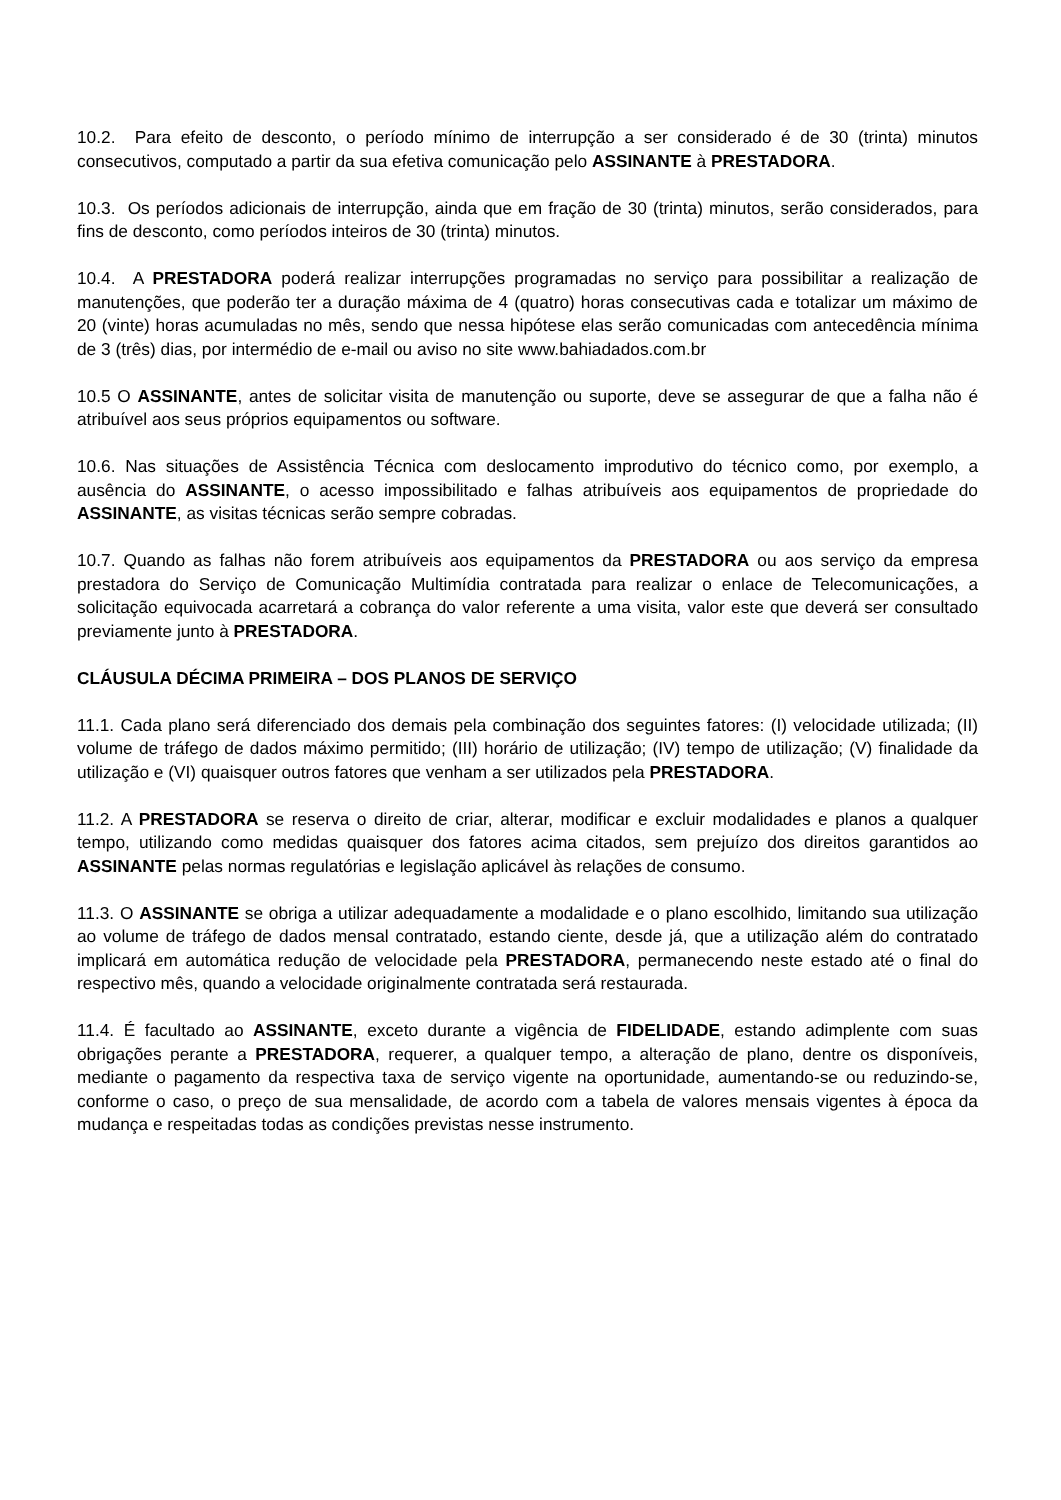10.2. Para efeito de desconto, o período mínimo de interrupção a ser considerado é de 30 (trinta) minutos consecutivos, computado a partir da sua efetiva comunicação pelo ASSINANTE à PRESTADORA.
10.3. Os períodos adicionais de interrupção, ainda que em fração de 30 (trinta) minutos, serão considerados, para fins de desconto, como períodos inteiros de 30 (trinta) minutos.
10.4. A PRESTADORA poderá realizar interrupções programadas no serviço para possibilitar a realização de manutenções, que poderão ter a duração máxima de 4 (quatro) horas consecutivas cada e totalizar um máximo de 20 (vinte) horas acumuladas no mês, sendo que nessa hipótese elas serão comunicadas com antecedência mínima de 3 (três) dias, por intermédio de e-mail ou aviso no site www.bahiadados.com.br
10.5 O ASSINANTE, antes de solicitar visita de manutenção ou suporte, deve se assegurar de que a falha não é atribuível aos seus próprios equipamentos ou software.
10.6. Nas situações de Assistência Técnica com deslocamento improdutivo do técnico como, por exemplo, a ausência do ASSINANTE, o acesso impossibilitado e falhas atribuíveis aos equipamentos de propriedade do ASSINANTE, as visitas técnicas serão sempre cobradas.
10.7. Quando as falhas não forem atribuíveis aos equipamentos da PRESTADORA ou aos serviço da empresa prestadora do Serviço de Comunicação Multimídia contratada para realizar o enlace de Telecomunicações, a solicitação equivocada acarretará a cobrança do valor referente a uma visita, valor este que deverá ser consultado previamente junto à PRESTADORA.
CLÁUSULA DÉCIMA PRIMEIRA – DOS PLANOS DE SERVIÇO
11.1. Cada plano será diferenciado dos demais pela combinação dos seguintes fatores: (I) velocidade utilizada; (II) volume de tráfego de dados máximo permitido; (III) horário de utilização; (IV) tempo de utilização; (V) finalidade da utilização e (VI) quaisquer outros fatores que venham a ser utilizados pela PRESTADORA.
11.2. A PRESTADORA se reserva o direito de criar, alterar, modificar e excluir modalidades e planos a qualquer tempo, utilizando como medidas quaisquer dos fatores acima citados, sem prejuízo dos direitos garantidos ao ASSINANTE pelas normas regulatórias e legislação aplicável às relações de consumo.
11.3. O ASSINANTE se obriga a utilizar adequadamente a modalidade e o plano escolhido, limitando sua utilização ao volume de tráfego de dados mensal contratado, estando ciente, desde já, que a utilização além do contratado implicará em automática redução de velocidade pela PRESTADORA, permanecendo neste estado até o final do respectivo mês, quando a velocidade originalmente contratada será restaurada.
11.4. É facultado ao ASSINANTE, exceto durante a vigência de FIDELIDADE, estando adimplente com suas obrigações perante a PRESTADORA, requerer, a qualquer tempo, a alteração de plano, dentre os disponíveis, mediante o pagamento da respectiva taxa de serviço vigente na oportunidade, aumentando-se ou reduzindo-se, conforme o caso, o preço de sua mensalidade, de acordo com a tabela de valores mensais vigentes à época da mudança e respeitadas todas as condições previstas nesse instrumento.